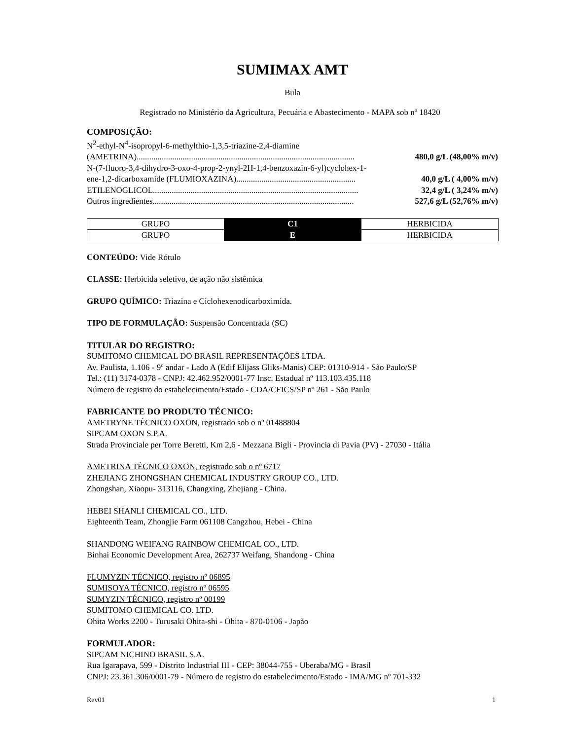SUMIMAX AMT
Bula
Registrado no Ministério da Agricultura, Pecuária e Abastecimento - MAPA sob nº 18420
COMPOSIÇÃO:
N<sup>2</sup>-ethyl-N<sup>4</sup>-isopropyl-6-methylthio-1,3,5-triazine-2,4-diamine
(AMETRINA)........................................................................................................ 480,0 g/L (48,00% m/v)
N-(7-fluoro-3,4-dihydro-3-oxo-4-prop-2-ynyl-2H-1,4-benzoxazin-6-yl)cyclohex-1-
ene-1,2-dicarboxamide (FLUMIOXAZINA)......................................................... 40,0 g/L ( 4,00% m/v)
ETILENOGLICOL.................................................................................................. 32,4 g/L ( 3,24% m/v)
Outros ingredientes................................................................................................ 527,6 g/L (52,76% m/v)
| GRUPO | C1 | HERBICIDA |
| GRUPO | E | HERBICIDA |
CONTEÚDO: Vide Rótulo
CLASSE: Herbicida seletivo, de ação não sistêmica
GRUPO QUÍMICO: Triazina e Ciclohexenodicarboximida.
TIPO DE FORMULAÇÃO: Suspensão Concentrada (SC)
TITULAR DO REGISTRO:
SUMITOMO CHEMICAL DO BRASIL REPRESENTAÇÕES LTDA.
Av. Paulista, 1.106 - 9º andar - Lado A (Edif Elijass Gliks-Manis) CEP: 01310-914 - São Paulo/SP
Tel.: (11) 3174-0378 - CNPJ: 42.462.952/0001-77 Insc. Estadual nº 113.103.435.118
Número de registro do estabelecimento/Estado - CDA/CFICS/SP nº 261 - São Paulo
FABRICANTE DO PRODUTO TÉCNICO:
AMETRYNE TÉCNICO OXON, registrado sob o nº 01488804
SIPCAM OXON S.P.A.
Strada Provinciale per Torre Beretti, Km 2,6 - Mezzana Bigli - Provincia di Pavia (PV) - 27030 - Itália
AMETRINA TÉCNICO OXON, registrado sob o nº 6717
ZHEJIANG ZHONGSHAN CHEMICAL INDUSTRY GROUP CO., LTD.
Zhongshan, Xiaopu- 313116, Changxing, Zhejiang - China.
HEBEI SHANLI CHEMICAL CO., LTD.
Eighteenth Team, Zhongjie Farm 061108 Cangzhou, Hebei - China
SHANDONG WEIFANG RAINBOW CHEMICAL CO., LTD.
Binhai Economic Development Area, 262737 Weifang, Shandong - China
FLUMYZIN TÉCNICO, registro nº 06895
SUMISOYA TÉCNICO, registro nº 06595
SUMYZIN TÉCNICO, registro nº 00199
SUMITOMO CHEMICAL CO. LTD.
Ohita Works 2200 - Turusaki Ohita-shi - Ohita - 870-0106 - Japão
FORMULADOR:
SIPCAM NICHINO BRASIL S.A.
Rua Igarapava, 599 - Distrito Industrial III - CEP: 38044-755 - Uberaba/MG - Brasil
CNPJ: 23.361.306/0001-79 - Número de registro do estabelecimento/Estado - IMA/MG nº 701-332
Rev01 1